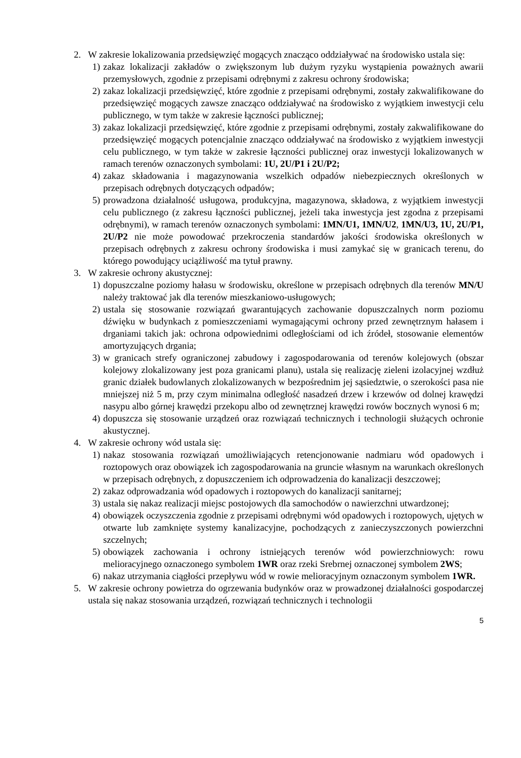2. W zakresie lokalizowania przedsięwzięć mogących znacząco oddziaływać na środowisko ustala się:
1) zakaz lokalizacji zakładów o zwiększonym lub dużym ryzyku wystąpienia poważnych awarii przemysłowych, zgodnie z przepisami odrębnymi z zakresu ochrony środowiska;
2) zakaz lokalizacji przedsięwzięć, które zgodnie z przepisami odrębnymi, zostały zakwalifikowane do przedsięwzięć mogących zawsze znacząco oddziaływać na środowisko z wyjątkiem inwestycji celu publicznego, w tym także w zakresie łączności publicznej;
3) zakaz lokalizacji przedsięwzięć, które zgodnie z przepisami odrębnymi, zostały zakwalifikowane do przedsięwzięć mogących potencjalnie znacząco oddziaływać na środowisko z wyjątkiem inwestycji celu publicznego, w tym także w zakresie łączności publicznej oraz inwestycji lokalizowanych w ramach terenów oznaczonych symbolami: 1U, 2U/P1 i 2U/P2;
4) zakaz składowania i magazynowania wszelkich odpadów niebezpiecznych określonych w przepisach odrębnych dotyczących odpadów;
5) prowadzona działalność usługowa, produkcyjna, magazynowa, składowa, z wyjątkiem inwestycji celu publicznego (z zakresu łączności publicznej, jeżeli taka inwestycja jest zgodna z przepisami odrębnymi), w ramach terenów oznaczonych symbolami: 1MN/U1, 1MN/U2, 1MN/U3, 1U, 2U/P1, 2U/P2 nie może powodować przekroczenia standardów jakości środowiska określonych w przepisach odrębnych z zakresu ochrony środowiska i musi zamykać się w granicach terenu, do którego powodujący uciążliwość ma tytuł prawny.
3. W zakresie ochrony akustycznej:
1) dopuszczalne poziomy hałasu w środowisku, określone w przepisach odrębnych dla terenów MN/U należy traktować jak dla terenów mieszkaniowo-usługowych;
2) ustala się stosowanie rozwiązań gwarantujących zachowanie dopuszczalnych norm poziomu dźwięku w budynkach z pomieszczeniami wymagającymi ochrony przed zewnętrznym hałasem i drganiami takich jak: ochrona odpowiednimi odległościami od ich źródeł, stosowanie elementów amortyzujących drgania;
3) w granicach strefy ograniczonej zabudowy i zagospodarowania od terenów kolejowych (obszar kolejowy zlokalizowany jest poza granicami planu), ustala się realizację zieleni izolacyjnej wzdłuż granic działek budowlanych zlokalizowanych w bezpośrednim jej sąsiedztwie, o szerokości pasa nie mniejszej niż 5 m, przy czym minimalna odległość nasadzeń drzew i krzewów od dolnej krawędzi nasypu albo górnej krawędzi przekopu albo od zewnętrznej krawędzi rowów bocznych wynosi 6 m;
4) dopuszcza się stosowanie urządzeń oraz rozwiązań technicznych i technologii służących ochronie akustycznej.
4. W zakresie ochrony wód ustala się:
1) nakaz stosowania rozwiązań umożliwiających retencjonowanie nadmiaru wód opadowych i roztopowych oraz obowiązek ich zagospodarowania na gruncie własnym na warunkach określonych w przepisach odrębnych, z dopuszczeniem ich odprowadzenia do kanalizacji deszczowej;
2) zakaz odprowadzania wód opadowych i roztopowych do kanalizacji sanitarnej;
3) ustala się nakaz realizacji miejsc postojowych dla samochodów o nawierzchni utwardzonej;
4) obowiązek oczyszczenia zgodnie z przepisami odrębnymi wód opadowych i roztopowych, ujętych w otwarte lub zamknięte systemy kanalizacyjne, pochodzących z zanieczyszczonych powierzchni szczelnych;
5) obowiązek zachowania i ochrony istniejących terenów wód powierzchniowych: rowu melioracyjnego oznaczonego symbolem 1WR oraz rzeki Srebrnej oznaczonej symbolem 2WS;
6) nakaz utrzymania ciągłości przepływu wód w rowie melioracyjnym oznaczonym symbolem 1WR.
5. W zakresie ochrony powietrza do ogrzewania budynków oraz w prowadzonej działalności gospodarczej ustala się nakaz stosowania urządzeń, rozwiązań technicznych i technologii
5